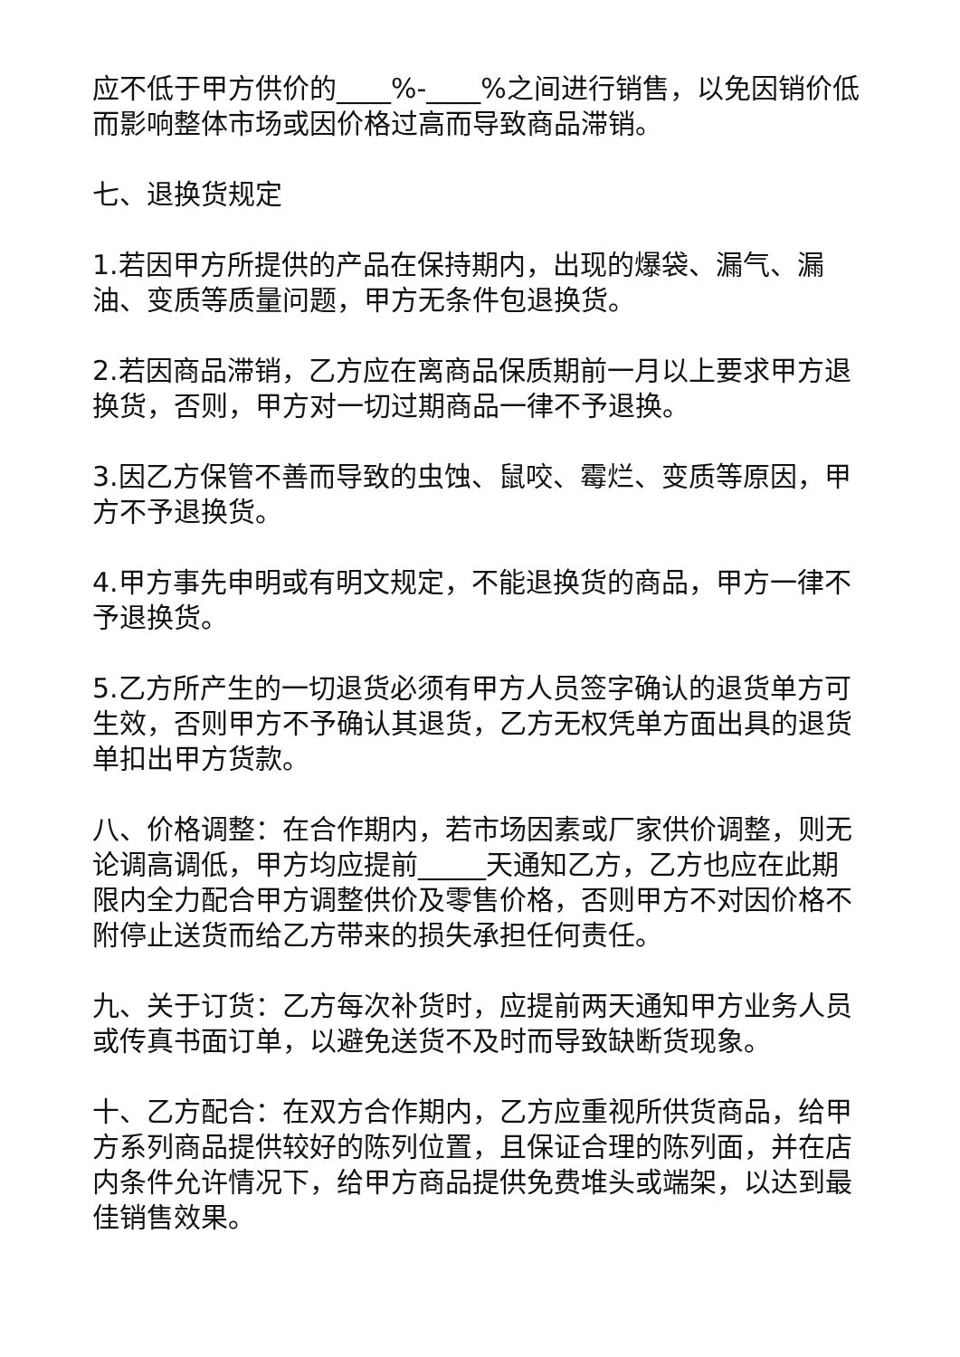应不低于甲方供价的____%-____%之间进行销售，以免因销价低而影响整体市场或因价格过高而导致商品滞销。
七、退换货规定
1.若因甲方所提供的产品在保持期内，出现的爆袋、漏气、漏油、变质等质量问题，甲方无条件包退换货。
2.若因商品滞销，乙方应在离商品保质期前一月以上要求甲方退换货，否则，甲方对一切过期商品一律不予退换。
3.因乙方保管不善而导致的虫蚀、鼠咬、霉烂、变质等原因，甲方不予退换货。
4.甲方事先申明或有明文规定，不能退换货的商品，甲方一律不予退换货。
5.乙方所产生的一切退货必须有甲方人员签字确认的退货单方可生效，否则甲方不予确认其退货，乙方无权凭单方面出具的退货单扣出甲方货款。
八、价格调整：在合作期内，若市场因素或厂家供价调整，则无论调高调低，甲方均应提前_____天通知乙方，乙方也应在此期限内全力配合甲方调整供价及零售价格，否则甲方不对因价格不附停止送货而给乙方带来的损失承担任何责任。
九、关于订货：乙方每次补货时，应提前两天通知甲方业务人员或传真书面订单，以避免送货不及时而导致缺断货现象。
十、乙方配合：在双方合作期内，乙方应重视所供货商品，给甲方系列商品提供较好的陈列位置，且保证合理的陈列面，并在店内条件允许情况下，给甲方商品提供免费堆头或端架，以达到最佳销售效果。